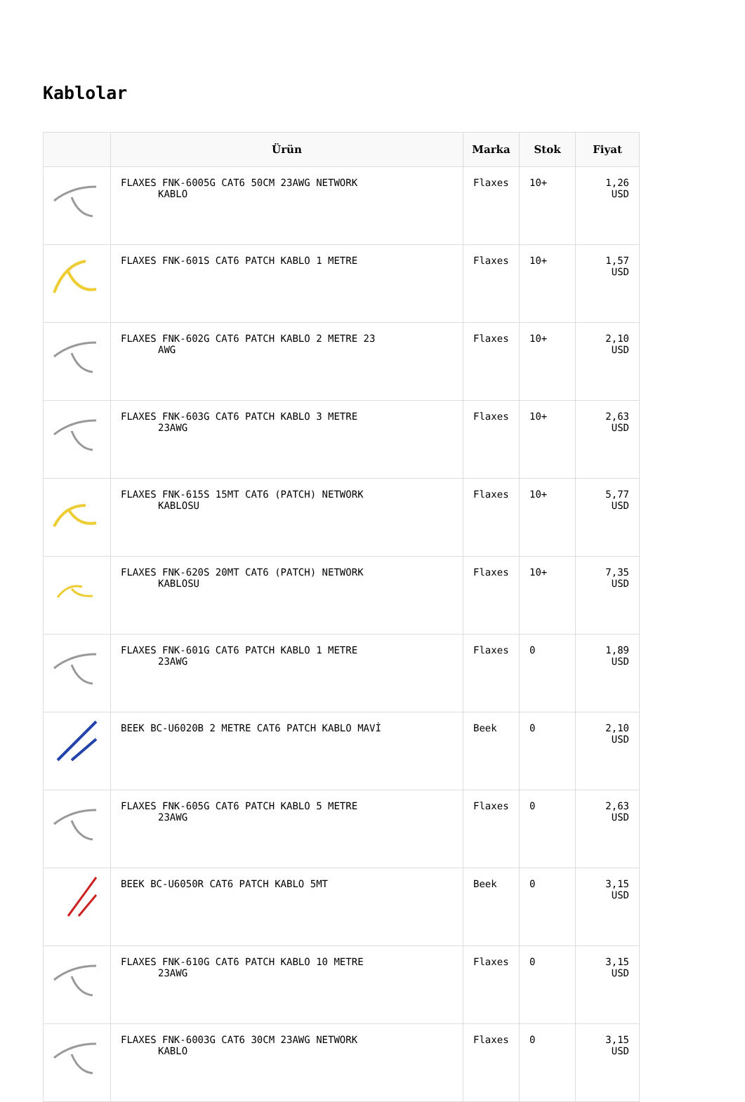Kablolar
| | Ürün | Marka | Stok | Fiyat |
| --- | --- | --- | --- | --- |
| | FLAXES FNK-6005G CAT6 50CM 23AWG NETWORK KABLO | Flaxes | 10+ | 1,26 USD |
| | FLAXES FNK-601S CAT6 PATCH KABLO 1 METRE | Flaxes | 10+ | 1,57 USD |
| | FLAXES FNK-602G CAT6 PATCH KABLO 2 METRE 23 AWG | Flaxes | 10+ | 2,10 USD |
| | FLAXES FNK-603G CAT6 PATCH KABLO 3 METRE 23AWG | Flaxes | 10+ | 2,63 USD |
| | FLAXES FNK-615S 15MT CAT6 (PATCH) NETWORK KABLOSU | Flaxes | 10+ | 5,77 USD |
| | FLAXES FNK-620S 20MT CAT6 (PATCH) NETWORK KABLOSU | Flaxes | 10+ | 7,35 USD |
| | FLAXES FNK-601G CAT6 PATCH KABLO 1 METRE 23AWG | Flaxes | 0 | 1,89 USD |
| | BEEK BC-U6020B 2 METRE CAT6 PATCH KABLO MAVİ | Beek | 0 | 2,10 USD |
| | FLAXES FNK-605G CAT6 PATCH KABLO 5 METRE 23AWG | Flaxes | 0 | 2,63 USD |
| | BEEK BC-U6050R CAT6 PATCH KABLO 5MT | Beek | 0 | 3,15 USD |
| | FLAXES FNK-610G CAT6 PATCH KABLO 10 METRE 23AWG | Flaxes | 0 | 3,15 USD |
| | FLAXES FNK-6003G CAT6 30CM 23AWG NETWORK KABLO | Flaxes | 0 | 3,15 USD |